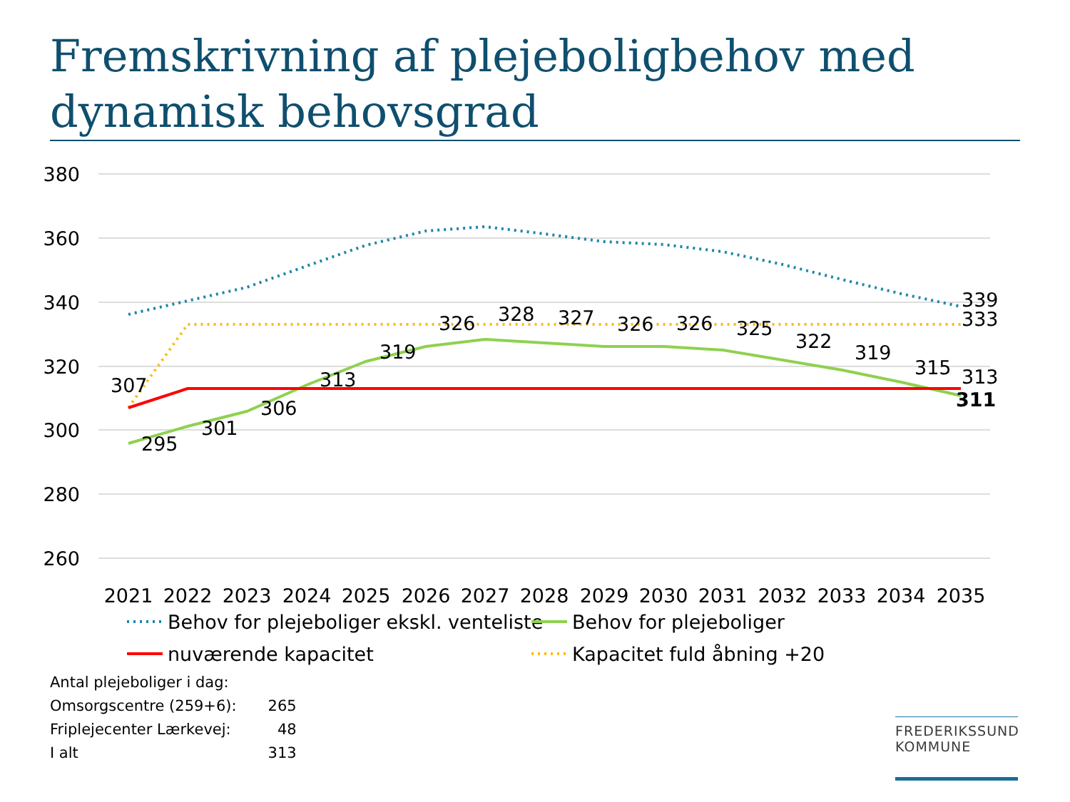Fremskrivning af plejeboligbehov med dynamisk behovsgrad
380
360
340
320
300
280
260
307
295
301
306
313
319
326
328
327
326
326
325
322
319
315
339
333
313
311
2021
2022
2023
2024
2025
2026
2027
2028
2029
2030
2031
2032
2033
2034
2035
Behov for plejeboliger ekskl. venteliste
Behov for plejeboliger
nuværende kapacitet
Kapacitet fuld åbning +20
| Antal plejeboliger i dag: | |
| Omsorgscentre (259+6): | 265 |
| Friplejecenter Lærkevej: | 48 |
| I alt | 313 |
FREDERIKSSUND
KOMMUNE